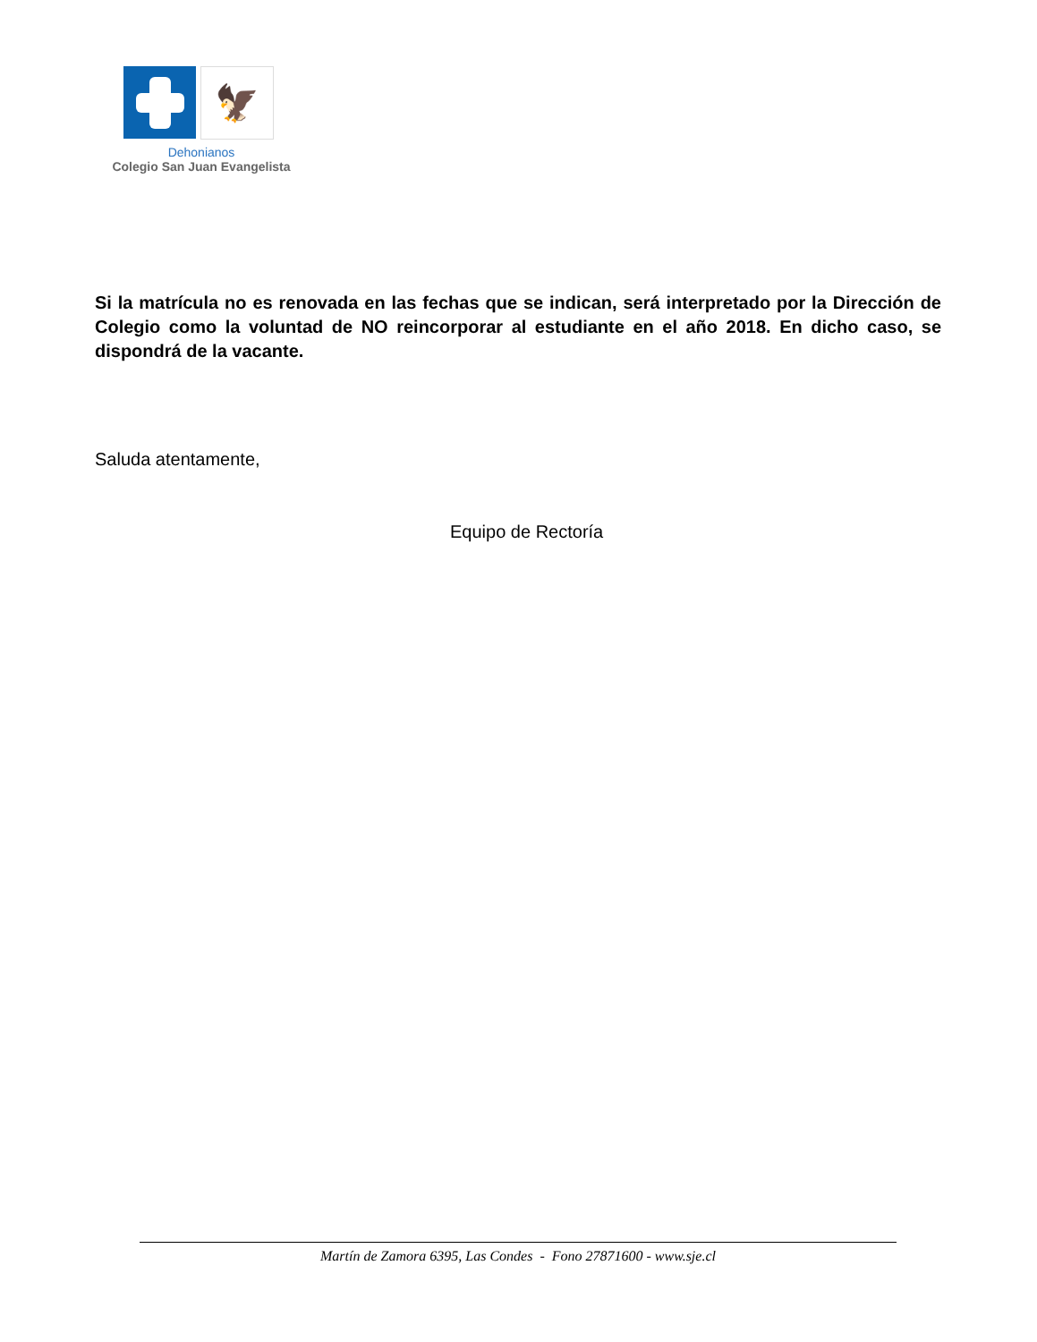🦅
Dehonianos
Colegio San Juan Evangelista
Si la matrícula no es renovada en las fechas que se indican, será interpretado por la Dirección de Colegio como la voluntad de NO reincorporar al estudiante en el año 2018. En dicho caso, se dispondrá de la vacante.
Saluda atentamente,
Equipo de Rectoría
Martín de Zamora 6395, Las Condes - Fono 27871600 - www.sje.cl